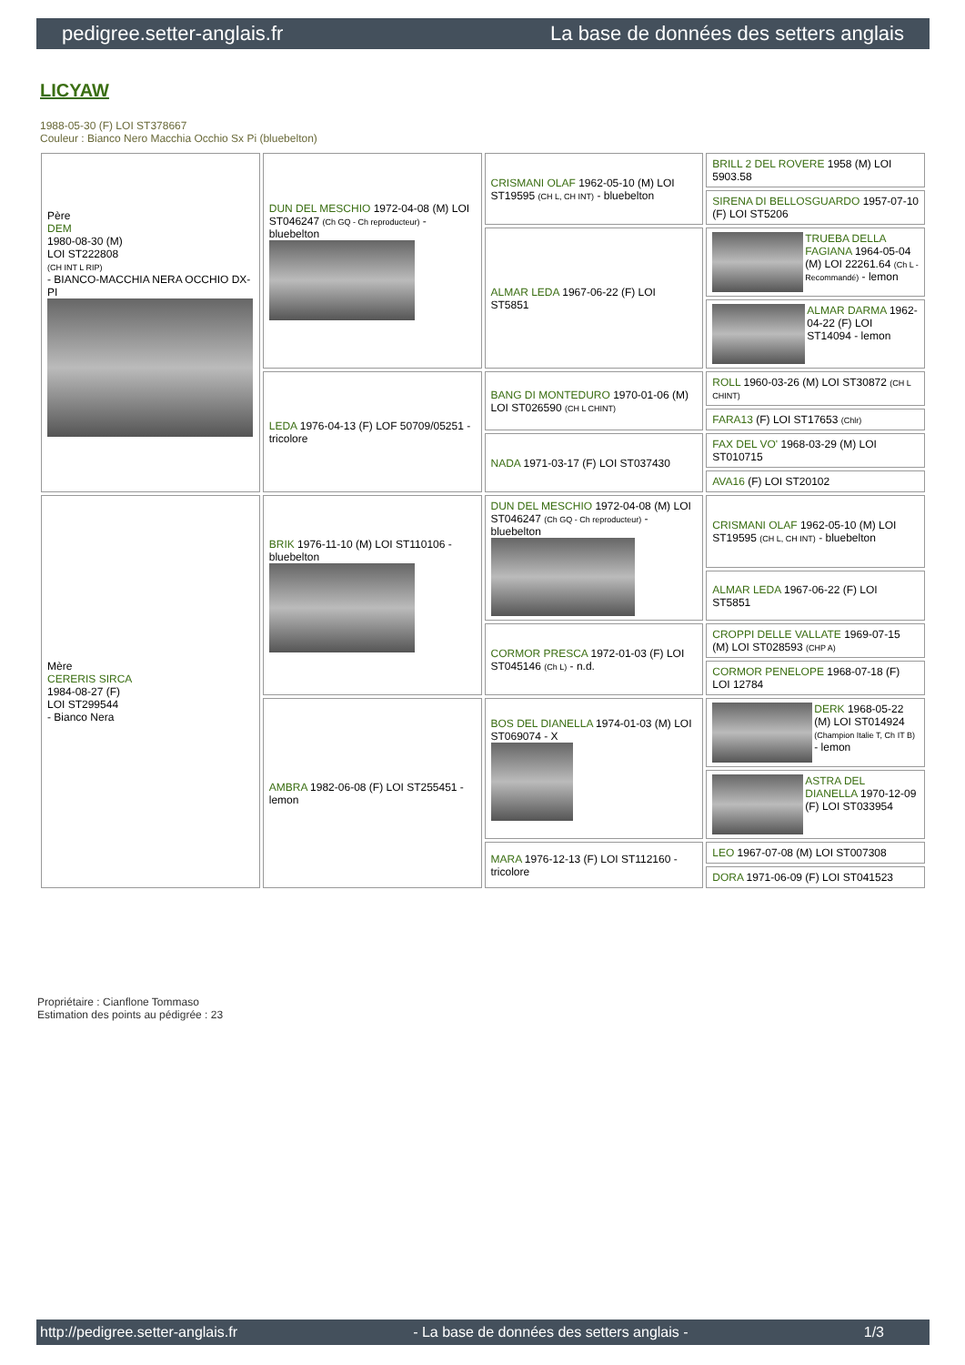pedigree.setter-anglais.fr La base de données des setters anglais
LICYAW
1988-05-30 (F) LOI ST378667
Couleur : Bianco Nero Macchia Occhio Sx Pi (bluebelton)
| Père DEM 1980-08-30 (M) LOI ST222808 (CH INT L RIP) - BIANCO-MACCHIA NERA OCCHIO DX-PI | DUN DEL MESCHIO 1972-04-08 (M) LOI ST046247 (Ch GQ - Ch reproducteur) - bluebelton | CRISMANI OLAF 1962-05-10 (M) LOI ST19595 (CH L, CH INT) - bluebelton | BRILL 2 DEL ROVERE 1958 (M) LOI 5903.58 |
| | | | SIRENA DI BELLOSGUARDO 1957-07-10 (F) LOI ST5206 |
| | | ALMAR LEDA 1967-06-22 (F) LOI ST5851 | TRUEBA DELLA FAGIANA 1964-05-04 (M) LOI 22261.64 (Ch L - Recommandé) - lemon |
| | | | ALMAR DARMA 1962-04-22 (F) LOI ST14094 - lemon |
| | LEDA 1976-04-13 (F) LOF 50709/05251 - tricolore | BANG DI MONTEDURO 1970-01-06 (M) LOI ST026590 (CH L CHINT) | ROLL 1960-03-26 (M) LOI ST30872 (CH L CHINT) |
| | | | FARA13 (F) LOI ST17653 (Chlr) |
| | | NADA 1971-03-17 (F) LOI ST037430 | FAX DEL VO' 1968-03-29 (M) LOI ST010715 |
| | | | AVA16 (F) LOI ST20102 |
| Mère CERERIS SIRCA 1984-08-27 (F) LOI ST299544 - Bianco Nera | BRIK 1976-11-10 (M) LOI ST110106 - bluebelton | DUN DEL MESCHIO 1972-04-08 (M) LOI ST046247 (Ch GQ - Ch reproducteur) - bluebelton | CRISMANI OLAF 1962-05-10 (M) LOI ST19595 (CH L, CH INT) - bluebelton |
| | | | ALMAR LEDA 1967-06-22 (F) LOI ST5851 |
| | | CORMOR PRESCA 1972-01-03 (F) LOI ST045146 (Ch L) - n.d. | CROPPI DELLE VALLATE 1969-07-15 (M) LOI ST028593 (CHP A) |
| | | | CORMOR PENELOPE 1968-07-18 (F) LOI 12784 |
| | AMBRA 1982-06-08 (F) LOI ST255451 - lemon | BOS DEL DIANELLA 1974-01-03 (M) LOI ST069074 - X | DERK 1968-05-22 (M) LOI ST014924 (Champion Italie T, Ch IT B) - lemon |
| | | | ASTRA DEL DIANELLA 1970-12-09 (F) LOI ST033954 |
| | | MARA 1976-12-13 (F) LOI ST112160 - tricolore | LEO 1967-07-08 (M) LOI ST007308 |
| | | | DORA 1971-06-09 (F) LOI ST041523 |
Propriétaire : Cianflone Tommaso
Estimation des points au pédigrée : 23
http://pedigree.setter-anglais.fr - La base de données des setters anglais - 1/3